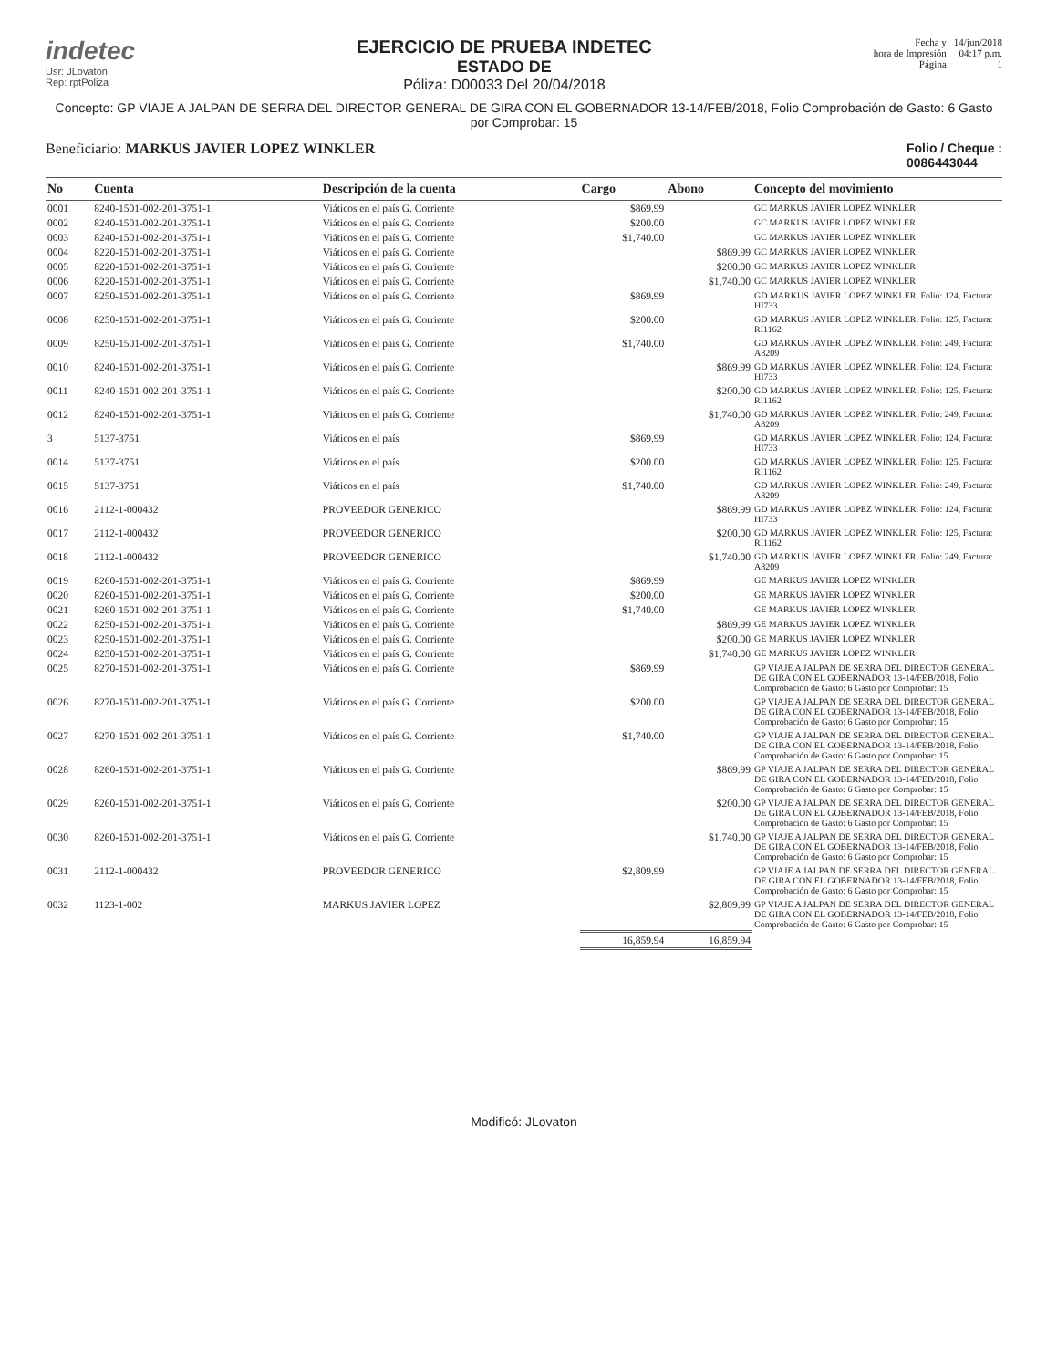indetec
Usr: JLovaton
Rep: rptPoliza
EJERCICIO DE PRUEBA INDETEC
ESTADO DE
Póliza: D00033 Del 20/04/2018
Fecha y
hora de Impresión
Página
14/jun/2018
04:17 p.m.
1
Concepto: GP VIAJE A JALPAN DE SERRA DEL DIRECTOR GENERAL DE GIRA CON EL GOBERNADOR 13-14/FEB/2018, Folio Comprobación de Gasto: 6 Gasto por Comprobar: 15
Beneficiario: MARKUS JAVIER LOPEZ WINKLER
Folio / Cheque :
0086443044
| No | Cuenta | Descripción de la cuenta | Cargo | Abono | Concepto del movimiento |
| --- | --- | --- | --- | --- | --- |
| 0001 | 8240-1501-002-201-3751-1 | Viáticos en el país G. Corriente | $869.99 | | GC MARKUS JAVIER LOPEZ WINKLER |
| 0002 | 8240-1501-002-201-3751-1 | Viáticos en el país G. Corriente | $200.00 | | GC MARKUS JAVIER LOPEZ WINKLER |
| 0003 | 8240-1501-002-201-3751-1 | Viáticos en el país G. Corriente | $1,740.00 | | GC MARKUS JAVIER LOPEZ WINKLER |
| 0004 | 8220-1501-002-201-3751-1 | Viáticos en el país G. Corriente | | $869.99 | GC MARKUS JAVIER LOPEZ WINKLER |
| 0005 | 8220-1501-002-201-3751-1 | Viáticos en el país G. Corriente | | $200.00 | GC MARKUS JAVIER LOPEZ WINKLER |
| 0006 | 8220-1501-002-201-3751-1 | Viáticos en el país G. Corriente | | $1,740.00 | GC MARKUS JAVIER LOPEZ WINKLER |
| 0007 | 8250-1501-002-201-3751-1 | Viáticos en el país G. Corriente | $869.99 | | GD MARKUS JAVIER LOPEZ WINKLER, Folio: 124, Factura: HI733 |
| 0008 | 8250-1501-002-201-3751-1 | Viáticos en el país G. Corriente | $200.00 | | GD MARKUS JAVIER LOPEZ WINKLER, Folio: 125, Factura: RI1162 |
| 0009 | 8250-1501-002-201-3751-1 | Viáticos en el país G. Corriente | $1,740.00 | | GD MARKUS JAVIER LOPEZ WINKLER, Folio: 249, Factura: A8209 |
| 0010 | 8240-1501-002-201-3751-1 | Viáticos en el país G. Corriente | | $869.99 | GD MARKUS JAVIER LOPEZ WINKLER, Folio: 124, Factura: HI733 |
| 0011 | 8240-1501-002-201-3751-1 | Viáticos en el país G. Corriente | | $200.00 | GD MARKUS JAVIER LOPEZ WINKLER, Folio: 125, Factura: RI1162 |
| 0012 | 8240-1501-002-201-3751-1 | Viáticos en el país G. Corriente | | $1,740.00 | GD MARKUS JAVIER LOPEZ WINKLER, Folio: 249, Factura: A8209 |
| 3 | 5137-3751 | Viáticos en el país | $869.99 | | GD MARKUS JAVIER LOPEZ WINKLER, Folio: 124, Factura: HI733 |
| 0014 | 5137-3751 | Viáticos en el país | $200.00 | | GD MARKUS JAVIER LOPEZ WINKLER, Folio: 125, Factura: RI1162 |
| 0015 | 5137-3751 | Viáticos en el país | $1,740.00 | | GD MARKUS JAVIER LOPEZ WINKLER, Folio: 249, Factura: A8209 |
| 0016 | 2112-1-000432 | PROVEEDOR GENERICO | | $869.99 | GD MARKUS JAVIER LOPEZ WINKLER, Folio: 124, Factura: HI733 |
| 0017 | 2112-1-000432 | PROVEEDOR GENERICO | | $200.00 | GD MARKUS JAVIER LOPEZ WINKLER, Folio: 125, Factura: RI1162 |
| 0018 | 2112-1-000432 | PROVEEDOR GENERICO | | $1,740.00 | GD MARKUS JAVIER LOPEZ WINKLER, Folio: 249, Factura: A8209 |
| 0019 | 8260-1501-002-201-3751-1 | Viáticos en el país G. Corriente | $869.99 | | GE MARKUS JAVIER LOPEZ WINKLER |
| 0020 | 8260-1501-002-201-3751-1 | Viáticos en el país G. Corriente | $200.00 | | GE MARKUS JAVIER LOPEZ WINKLER |
| 0021 | 8260-1501-002-201-3751-1 | Viáticos en el país G. Corriente | $1,740.00 | | GE MARKUS JAVIER LOPEZ WINKLER |
| 0022 | 8250-1501-002-201-3751-1 | Viáticos en el país G. Corriente | | $869.99 | GE MARKUS JAVIER LOPEZ WINKLER |
| 0023 | 8250-1501-002-201-3751-1 | Viáticos en el país G. Corriente | | $200.00 | GE MARKUS JAVIER LOPEZ WINKLER |
| 0024 | 8250-1501-002-201-3751-1 | Viáticos en el país G. Corriente | | $1,740.00 | GE MARKUS JAVIER LOPEZ WINKLER |
| 0025 | 8270-1501-002-201-3751-1 | Viáticos en el país G. Corriente | $869.99 | | GP VIAJE A JALPAN DE SERRA DEL DIRECTOR GENERAL DE GIRA CON EL GOBERNADOR 13-14/FEB/2018, Folio Comprobación de Gasto: 6 Gasto por Comprobar: 15 |
| 0026 | 8270-1501-002-201-3751-1 | Viáticos en el país G. Corriente | $200.00 | | GP VIAJE A JALPAN DE SERRA DEL DIRECTOR GENERAL DE GIRA CON EL GOBERNADOR 13-14/FEB/2018, Folio Comprobación de Gasto: 6 Gasto por Comprobar: 15 |
| 0027 | 8270-1501-002-201-3751-1 | Viáticos en el país G. Corriente | $1,740.00 | | GP VIAJE A JALPAN DE SERRA DEL DIRECTOR GENERAL DE GIRA CON EL GOBERNADOR 13-14/FEB/2018, Folio Comprobación de Gasto: 6 Gasto por Comprobar: 15 |
| 0028 | 8260-1501-002-201-3751-1 | Viáticos en el país G. Corriente | | $869.99 | GP VIAJE A JALPAN DE SERRA DEL DIRECTOR GENERAL DE GIRA CON EL GOBERNADOR 13-14/FEB/2018, Folio Comprobación de Gasto: 6 Gasto por Comprobar: 15 |
| 0029 | 8260-1501-002-201-3751-1 | Viáticos en el país G. Corriente | | $200.00 | GP VIAJE A JALPAN DE SERRA DEL DIRECTOR GENERAL DE GIRA CON EL GOBERNADOR 13-14/FEB/2018, Folio Comprobación de Gasto: 6 Gasto por Comprobar: 15 |
| 0030 | 8260-1501-002-201-3751-1 | Viáticos en el país G. Corriente | | $1,740.00 | GP VIAJE A JALPAN DE SERRA DEL DIRECTOR GENERAL DE GIRA CON EL GOBERNADOR 13-14/FEB/2018, Folio Comprobación de Gasto: 6 Gasto por Comprobar: 15 |
| 0031 | 2112-1-000432 | PROVEEDOR GENERICO | $2,809.99 | | GP VIAJE A JALPAN DE SERRA DEL DIRECTOR GENERAL DE GIRA CON EL GOBERNADOR 13-14/FEB/2018, Folio Comprobación de Gasto: 6 Gasto por Comprobar: 15 |
| 0032 | 1123-1-002 | MARKUS JAVIER LOPEZ | | $2,809.99 | GP VIAJE A JALPAN DE SERRA DEL DIRECTOR GENERAL DE GIRA CON EL GOBERNADOR 13-14/FEB/2018, Folio Comprobación de Gasto: 6 Gasto por Comprobar: 15 |
| | | | 16,859.94 | 16,859.94 | |
Modificó: JLovaton